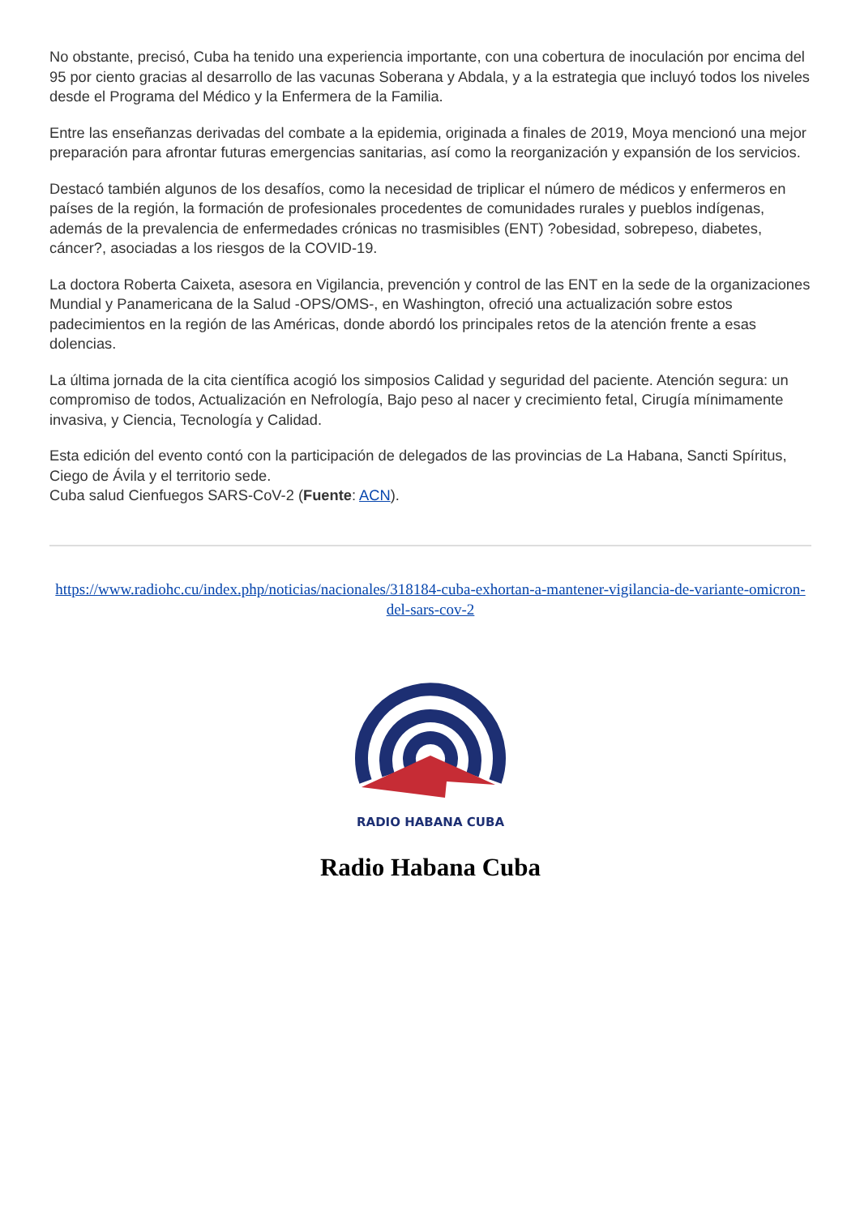No obstante, precisó, Cuba ha tenido una experiencia importante, con una cobertura de inoculación por encima del 95 por ciento gracias al desarrollo de las vacunas Soberana y Abdala, y a la estrategia que incluyó todos los niveles desde el Programa del Médico y la Enfermera de la Familia.
Entre las enseñanzas derivadas del combate a la epidemia, originada a finales de 2019, Moya mencionó una mejor preparación para afrontar futuras emergencias sanitarias, así como la reorganización y expansión de los servicios.
Destacó también algunos de los desafíos, como la necesidad de triplicar el número de médicos y enfermeros en países de la región, la formación de profesionales procedentes de comunidades rurales y pueblos indígenas, además de la prevalencia de enfermedades crónicas no trasmisibles (ENT) ?obesidad, sobrepeso, diabetes, cáncer?, asociadas a los riesgos de la COVID-19.
La doctora Roberta Caixeta, asesora en Vigilancia, prevención y control de las ENT en la sede de la organizaciones Mundial y Panamericana de la Salud -OPS/OMS-, en Washington, ofreció una actualización sobre estos padecimientos en la región de las Américas, donde abordó los principales retos de la atención frente a esas dolencias.
La última jornada de la cita científica acogió los simposios Calidad y seguridad del paciente. Atención segura: un compromiso de todos, Actualización en Nefrología, Bajo peso al nacer y crecimiento fetal, Cirugía mínimamente invasiva, y Ciencia, Tecnología y Calidad.
Esta edición del evento contó con la participación de delegados de las provincias de La Habana, Sancti Spíritus, Ciego de Ávila y el territorio sede.
Cuba salud Cienfuegos SARS-CoV-2 (Fuente: ACN).
https://www.radiohc.cu/index.php/noticias/nacionales/318184-cuba-exhortan-a-mantener-vigilancia-de-variante-omicron-del-sars-cov-2
RADIO HABANA CUBA
Radio Habana Cuba